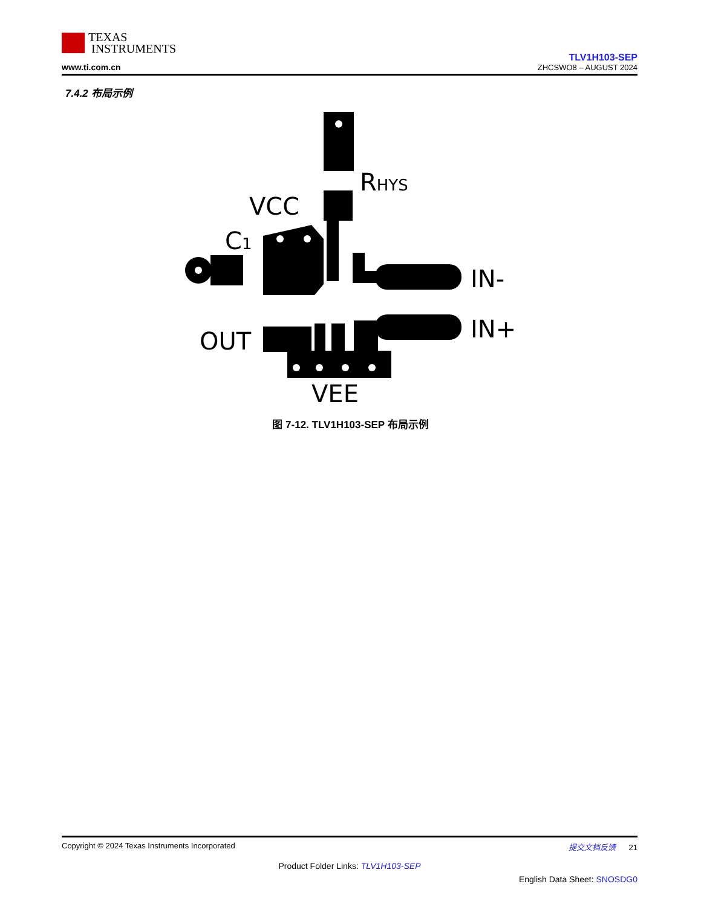TEXAS
INSTRUMENTS
www.ti.com.cn
TLV1H103-SEP
ZHCSWO8 – AUGUST 2024
7.4.2 布局示例
RHYS
VCC
C1
IN-
IN+
OUT
VEE
图 7-12. TLV1H103-SEP 布局示例
Copyright © 2024 Texas Instruments Incorporated 提交文档反馈 21
Product Folder Links: TLV1H103-SEP
English Data Sheet: SNOSDG0